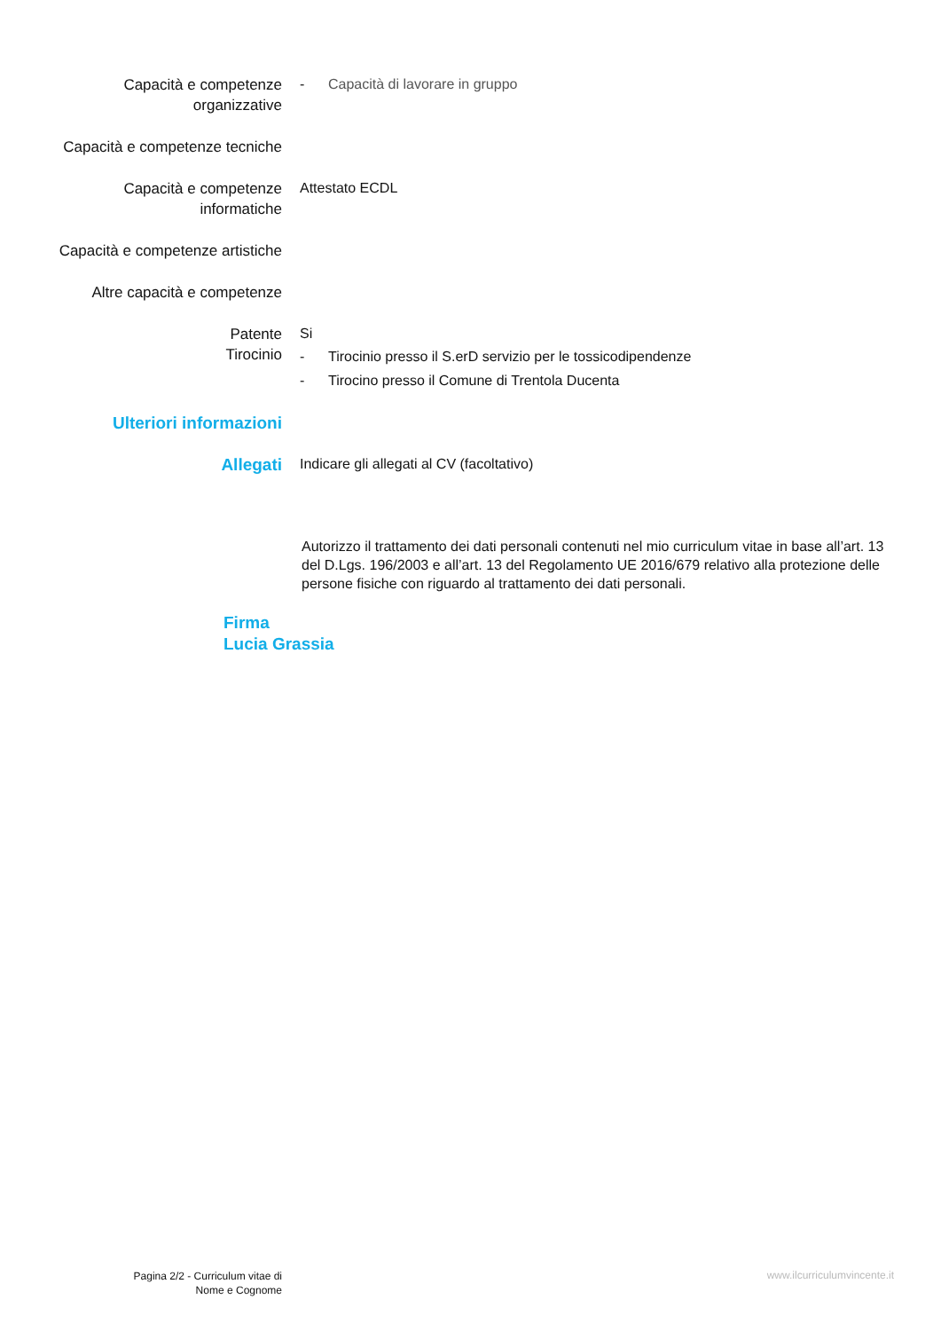Capacità e competenze organizzative
- Capacità di lavorare in gruppo
Capacità e competenze tecniche
Capacità e competenze informatiche
Attestato ECDL
Capacità e competenze artistiche
Altre capacità e competenze
Patente
Tirocinio
Si
- Tirocinio presso il S.erD servizio per le tossicodipendenze
- Tirocino presso il Comune di Trentola Ducenta
Ulteriori informazioni
Allegati
Indicare gli allegati al CV (facoltativo)
Autorizzo il trattamento dei dati personali contenuti nel mio curriculum vitae in base all’art. 13 del D.Lgs. 196/2003 e all’art. 13 del Regolamento UE 2016/679 relativo alla protezione delle persone fisiche con riguardo al trattamento dei dati personali.
Firma
Lucia Grassia
Pagina 2/2 - Curriculum vitae di
Nome e Cognome
www.ilcurriculumvincente.it